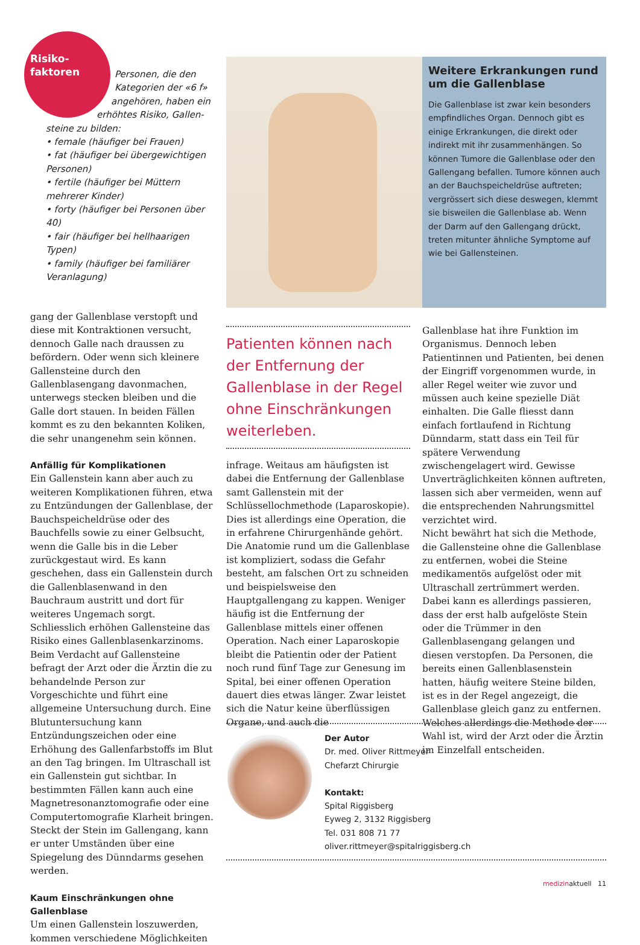Risiko-
faktoren
Personen, die den
Kategorien der «6 f»
angehören, haben ein
erhöhtes Risiko, Gallen-
steine zu bilden:
• female (häufiger bei Frauen)
• fat (häufiger bei übergewichtigen Personen)
• fertile (häufiger bei Müttern mehrerer Kinder)
• forty (häufiger bei Personen über 40)
• fair (häufiger bei hellhaarigen Typen)
• family (häufiger bei familiärer Veranlagung)
Weitere Erkrankungen rund um die Gallenblase
Die Gallenblase ist zwar kein besonders empfindliches Organ. Dennoch gibt es einige Erkrankungen, die direkt oder indirekt mit ihr zusammenhängen. So können Tumore die Gallenblase oder den Gallengang befallen. Tumore können auch an der Bauchspeicheldrüse auftreten; vergrössert sich diese deswegen, klemmt sie bisweilen die Gallenblase ab. Wenn der Darm auf den Gallengang drückt, treten mitunter ähnliche Symptome auf wie bei Gallensteinen.
gang der Gallenblase verstopft und diese mit Kontraktionen versucht, dennoch Galle nach draussen zu befördern. Oder wenn sich kleinere Gallensteine durch den Gallenblasengang davonmachen, unterwegs stecken bleiben und die Galle dort stauen. In beiden Fällen kommt es zu den bekannten Koliken, die sehr unangenehm sein können.
Anfällig für Komplikationen
Ein Gallenstein kann aber auch zu weiteren Komplikationen führen, etwa zu Entzündungen der Gallenblase, der Bauchspeicheldrüse oder des Bauchfells sowie zu einer Gelbsucht, wenn die Galle bis in die Leber zurückgestaut wird. Es kann geschehen, dass ein Gallenstein durch die Gallenblasenwand in den Bauchraum austritt und dort für weiteres Ungemach sorgt. Schliesslich erhöhen Gallensteine das Risiko eines Gallenblasenkarzinoms. Beim Verdacht auf Gallensteine befragt der Arzt oder die Ärztin die zu behandelnde Person zur Vorgeschichte und führt eine allgemeine Untersuchung durch. Eine Blutuntersuchung kann Entzündungszeichen oder eine Erhöhung des Gallenfarbstoffs im Blut an den Tag bringen. Im Ultraschall ist ein Gallenstein gut sichtbar. In bestimmten Fällen kann auch eine Magnetresonanztomografie oder eine Computertomografie Klarheit bringen. Steckt der Stein im Gallengang, kann er unter Umständen über eine Spiegelung des Dünndarms gesehen werden.
Kaum Einschränkungen ohne Gallenblase
Um einen Gallenstein loszuwerden, kommen verschiedene Möglichkeiten
Patienten können nach der Entfernung der Gallenblase in der Regel ohne Einschränkungen weiterleben.
infrage. Weitaus am häufigsten ist dabei die Entfernung der Gallenblase samt Gallenstein mit der Schlüssellochmethode (Laparoskopie). Dies ist allerdings eine Operation, die in erfahrene Chirurgenhände gehört. Die Anatomie rund um die Gallenblase ist kompliziert, sodass die Gefahr besteht, am falschen Ort zu schneiden und beispielsweise den Hauptgallengang zu kappen. Weniger häufig ist die Entfernung der Gallenblase mittels einer offenen Operation. Nach einer Laparoskopie bleibt die Patientin oder der Patient noch rund fünf Tage zur Genesung im Spital, bei einer offenen Operation dauert dies etwas länger. Zwar leistet sich die Natur keine überflüssigen Organe, und auch die
Gallenblase hat ihre Funktion im Organismus. Dennoch leben Patientinnen und Patienten, bei denen der Eingriff vorgenommen wurde, in aller Regel weiter wie zuvor und müssen auch keine spezielle Diät einhalten. Die Galle fliesst dann einfach fortlaufend in Richtung Dünndarm, statt dass ein Teil für spätere Verwendung zwischengelagert wird. Gewisse Unverträglichkeiten können auftreten, lassen sich aber vermeiden, wenn auf die entsprechenden Nahrungsmittel verzichtet wird.
Nicht bewährt hat sich die Methode, die Gallensteine ohne die Gallenblase zu entfernen, wobei die Steine medikamentös aufgelöst oder mit Ultraschall zertrümmert werden. Dabei kann es allerdings passieren, dass der erst halb aufgelöste Stein oder die Trümmer in den Gallenblasengang gelangen und diesen verstopfen. Da Personen, die bereits einen Gallenblasenstein hatten, häufig weitere Steine bilden, ist es in der Regel angezeigt, die Gallenblase gleich ganz zu entfernen. Welches allerdings die Methode der Wahl ist, wird der Arzt oder die Ärztin im Einzelfall entscheiden.
Der Autor
Dr. med. Oliver Rittmeyer
Chefarzt Chirurgie
Kontakt:
Spital Riggisberg
Eyweg 2, 3132 Riggisberg
Tel. 031 808 71 77
oliver.rittmeyer@spitalriggisberg.ch
medizinaktuell 11